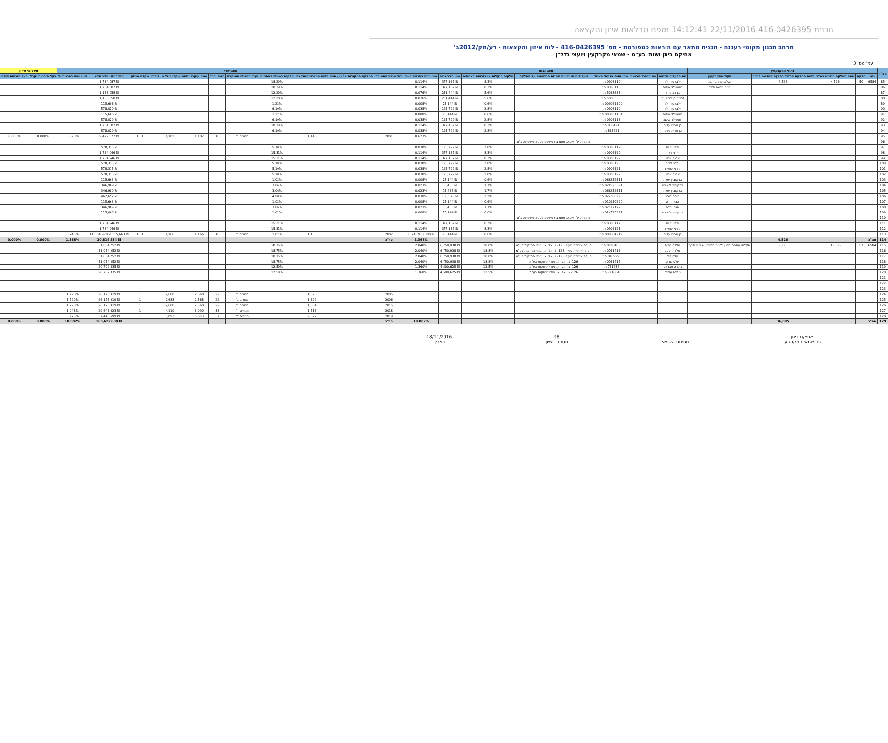תכנית 416-0426395 22/11/2016 14:12:41 נספח טבלאות איזון והקצאה
מרחב תכנון מקומי רעננה - תכנית מתאר עם הוראות כמפורטת - מס' 416-0426395 - לוח איזון והקצאות - רע/מק/2012ב'
אחיקם ביתן ושות' בע"מ - שמאי מקרקעין ויועצי נדל"ן
עמ' מס' 3
| מס"ד | נתוני המקרקעין | | | | | מצב נכנס | | | | | | | מצב יוצא | | | | | | | | | | | תשלומי איזון | |
| --- | --- | --- | --- | --- | --- | --- | --- | --- | --- | --- | --- | --- | --- | --- | --- | --- | --- | --- | --- | --- | --- | --- | --- | --- | --- |
| | גוש | חלקה | שטח החלקה הרשום במ"ר | שטח החלקה הכלול בחלקה החדשה במ"ר | ייעוד המקרקעין | שם הבעלים הרשום | שם החוכר הרשום | מס' זהות או מס' תאגיד | שעבודים או זכויות אחרות הרשומים על החלקה | חלקים בבעלות או בזכויות באחוזים | שווי מצב נכנס | שווי יחסי בתכנית ב-% | מס' מגרש התמורה | החלקה המקורית ארעי / סופי | שטח המגרש המוקצה | חלקים במגרש באחוזים | יעוד המגרש המוקצה | כמות יח"ד | שטח עיקרי | שטח עיקרי כולל מ. דירתי | מקדם מושע | סה"כ שווי מצב יוצא | שווי יחסי בתכנית % | בעל הזכויות יקבל | בעל הזכויות ישלם |
| 85 | 6584 | 50 | 4,526 | 4,526 | חקלאי מתחם תכנון | זילברסון דליה | | 0306119 ת.ז | | 8.3% | ₪ 377,167 | 0.114% | | | | 18.29% | | | | | | ₪ 1,734,087 | | | |
| 86 | | | | | בניה חדשה ודרך | רוטשילד אילנה | | 0306118 ת.ז | | 8.3% | ₪ 377,167 | 0.114% | | | | 18.29% | | | | | | ₪ 1,734,087 | | | |
| 87 | | | | | | בן דב עודד | | 5068686 ת.ז | | 5.6% | ₪ 251,444 | 0.076% | | | | 12.20% | | | | | | ₪ 1,156,058 | | | |
| 88 | | | | | | זכרוני בן דב נועה | | 5508333 ת.ז | | 5.6% | ₪ 251,444 | 0.076% | | | | 12.20% | | | | | | ₪ 1,156,058 | | | |
| 89 | | | | | | זילברסון דליה | | 003061199 ת.ז | | 0.6% | ₪ 25,144 | 0.008% | | | | 1.22% | | | | | | ₪ 115,606 | | | |
| 90 | | | | | | זילברסון דליה | | 0306119 ת.ז | | 2.8% | ₪ 125,722 | 0.038% | | | | 6.10% | | | | | | ₪ 578,029 | | | |
| 91 | | | | | | רוטשילד אילנה | | 003061181 ת.ז | | 0.6% | ₪ 25,144 | 0.008% | | | | 1.22% | | | | | | ₪ 115,606 | | | |
| 92 | | | | | | רוטשילד אילנה | | 0306118 ת.ז | | 2.8% | ₪ 125,722 | 0.038% | | | | 6.10% | | | | | | ₪ 578,029 | | | |
| 93 | | | | | | בן אריה עדנה | | 868421 ת.ז | | 8.3% | ₪ 377,167 | 0.114% | | | | 18.29% | | | | | | ₪ 1,734,087 | | | |
| 94 | | | | | | בן אריה עדנה | | 868421 ת.ז | | 2.8% | ₪ 125,722 | 0.038% | | | | 6.10% | | | | | | ₪ 578,029 | | | |
| 95 | | | | | | | | | | | | 0.623% | 2001 | | 1,146 | | מגורים ג' | 10 | 1,182 | 1,182 | 1.01 | ₪ 9,479,677 | 0.623% | 0.000% | 0.000% |
| 96 | | | | | | | | | צו ניהול ע"י אפוטרופוס בית משפט לענייני משפחה כ"ס | | | | | | | | | | | | | | | | |
| 97 | | | | | | ירדני חיים | | 0306117 ת.ז | | 2.8% | ₪ 125,722 | 0.038% | | | | 5.10% | | | | | | ₪ 578,315 | | | |
| 98 | | | | | | ירדני דרור | | 0306120 ת.ז | | 8.3% | ₪ 377,167 | 0.114% | | | | 15.31% | | | | | | ₪ 1,734,946 | | | |
| 99 | | | | | | אבנר צביה | | 0306122 ת.ז | | 8.3% | ₪ 377,167 | 0.114% | | | | 15.31% | | | | | | ₪ 1,734,946 | | | |
| 100 | | | | | | ירדני דרור | | 0306120 ת.ז | | 2.8% | ₪ 125,722 | 0.038% | | | | 5.10% | | | | | | ₪ 578,315 | | | |
| 101 | | | | | | ירדני ישעיהו | | 0306121 ת.ז | | 2.8% | ₪ 125,722 | 0.038% | | | | 5.10% | | | | | | ₪ 578,315 | | | |
| 102 | | | | | | אבנר צביה | | 0306122 ת.ז | | 2.8% | ₪ 125,722 | 0.038% | | | | 5.10% | | | | | | ₪ 578,315 | | | |
| 103 | | | | | | ברקוביץ יפעת | | 066252511 ת.ז | | 0.6% | ₪ 25,144 | 0.008% | | | | 1.02% | | | | | | ₪ 115,663 | | | |
| 104 | | | | | | ברקוביץ ליאורה | | 024523391 ת.ז | | 1.7% | ₪ 75,433 | 0.023% | | | | 3.06% | | | | | | ₪ 346,989 | | | |
| 105 | | | | | | ברקוביץ יפעת | | 066252511 ת.ז | | 1.7% | ₪ 75,433 | 0.023% | | | | 3.06% | | | | | | ₪ 346,989 | | | |
| 106 | | | | | | רותם דורון | | 022366298 ת.ז | | 2.2% | ₪ 100,578 | 0.030% | | | | 4.08% | | | | | | ₪ 462,652 | | | |
| 107 | | | | | | הנמן הדס | | 010930220 ת.ז | | 0.6% | ₪ 25,144 | 0.008% | | | | 1.02% | | | | | | ₪ 115,663 | | | |
| 108 | | | | | | הנמן הדס | | 028771723 ת.ז | | 1.7% | ₪ 75,433 | 0.023% | | | | 3.06% | | | | | | ₪ 346,989 | | | |
| 109 | | | | | | ברקוביץ ליאורה | | 024523391 ת.ז | | 0.6% | ₪ 25,144 | 0.008% | | | | 1.02% | | | | | | ₪ 115,663 | | | |
| 110 | | | | | | | | | צו ניהול ע"י אפוטרופוס בית משפט לענייני משפחה כ"ס | | | | | | | | | | | | | | | | |
| 111 | | | | | | ירדני חיים | | 0306117 ת.ז | | 8.3% | ₪ 377,167 | 0.114% | | | | 15.31% | | | | | | ₪ 1,734,946 | | | |
| 112 | | | | | | ירדני ישעיהו | | 0306121 ת.ז | | 8.3% | ₪ 377,167 | 0.114% | | | | 15.31% | | | | | | ₪ 1,734,946 | | | |
| 113 | | | | | | בן אריה עדנה | | 008684219 ת.ז | | 0.6% | ₪ 25,144 | 0.008% 0.745% | 2002 | | 1,155 | 1.02% | מגורים ג' | 10 | 1,166 | 1,166 | 1.01 | ₪ 115,663 ₪ 11,334,978 | 0.745% | | |
| 114 | סה"כ | | | 4,526 | | | | | | | | 1.368% | סה"כ | | | | | | | | | ₪ 20,814,654 | 1.368% | 0.000% | 0.000% |
| 115 | 6584 | 51 | 36,005 | 36,005 | חקלאי מתחם תכנון לבניה חדשה, ש צ פ ודרך | גולדה נורית | | 0128406 ת.ז | הערת אזהרה סעיף 126- ג', אל. אי. גינדי החזקות בע"מ | 18.8% | ₪ 6,750,938 | 2.040% | | | | 18.75% | | | | | | ₪ 31,054,252 | | | |
| 116 | | | | | | גולדה יעקב | | 0761416 ת.ז | הערת אזהרה סעיף 126- ג', אל. אי. גינדי החזקות בע"מ | 18.8% | ₪ 6,750,938 | 2.040% | | | | 18.75% | | | | | | ₪ 31,054,252 | | | |
| 117 | | | | | | יולס דוד | | 818929 ת.ז | הערת אזהרה סעיף 126- ג', אל. אי. גינדי החזקות בע"מ | 18.8% | ₪ 6,750,938 | 2.040% | | | | 18.75% | | | | | | ₪ 31,054,252 | | | |
| 118 | | | | | | יולס שרה | | 0761417 ת.ז | 126- ג', אל. אי. גינדי החזקות בע"מ | 18.8% | ₪ 6,750,938 | 2.040% | | | | 18.75% | | | | | | ₪ 31,054,252 | | | |
| 119 | | | | | | גולדה אברהם | | 761434 ת.ז | 126- ג', אל. אי. גינדי החזקות בע"מ | 12.5% | ₪ 4,500,625 | 1.360% | | | | 12.50% | | | | | | ₪ 20,702,835 | | | |
| 120 | | | | | | גולדה עדינה | | 791804 ת.ז | 126- ג', אל. אי. גינדי החזקות בע"מ | 12.5% | ₪ 4,500,625 | 1.360% | | | | 12.50% | | | | | | ₪ 20,702,835 | | | |
| 121 | | | | | | | | | | | | | | | | | | | | | | | | | |
| 122 | | | | | | | | | | | | | | | | | | | | | | | | | |
| 123 | | | | | | | | | | | | | | | | | | | | | | | | | |
| 124 | | | | | | | | | | | | | 2005 | | 1,575 | | מגורים ג' | 22 | 2,568 | 2,688 | 1 | ₪ 26,175,919 | 1.720% | | |
| 125 | | | | | | | | | | | | | 2006 | | 1,602 | | מגורים ג' | 22 | 2,568 | 2,688 | 1 | ₪ 26,175,919 | 1.720% | | |
| 126 | | | | | | | | | | | | | 2015 | | 1,654 | | מגורים ג' | 22 | 2,568 | 2,688 | 1 | ₪ 26,175,919 | 1.720% | | |
| 127 | | | | | | | | | | | | | 2018 | | 1,518 | | מגורים ד' | 38 | 3,990 | 4,110 | 1 | ₪ 29,646,323 | 1.948% | | |
| 128 | | | | | | | | | | | | | 2019 | | 2,527 | | מגורים ד' | 57 | 6,653 | 6,893 | 1 | ₪ 57,448,599 | 3.775% | | |
| 129 | סה"כ | | | 36,005 | | | | | | | | 10.882% | סה"כ | | | | | | | | | ₪ 165,622,680 | 10.882% | 0.000% | 0.000% |
אחיקם ביתן
שם שמאי המקרקעין
חתימת השמאי 98
מספר רישיון
18/11/2016
תאריך